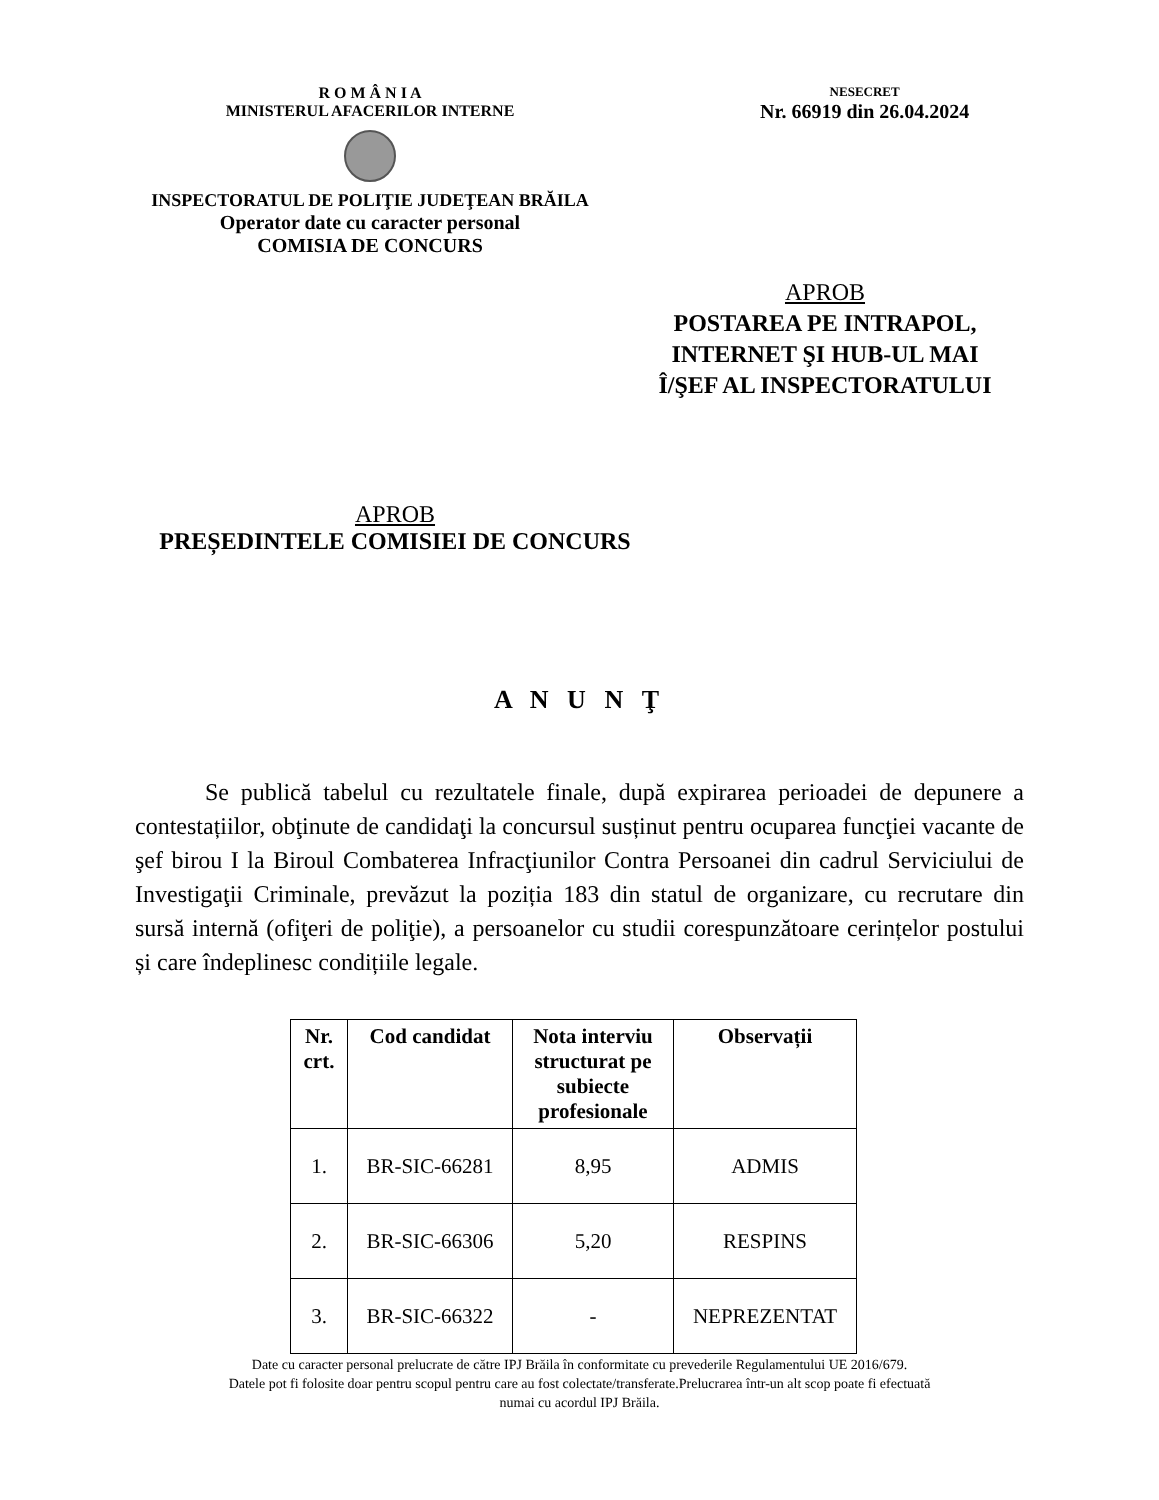R O M Â N I A
MINISTERUL AFACERILOR INTERNE
INSPECTORATUL DE POLIŢIE JUDEŢEAN BRĂILA
Operator date cu caracter personal
COMISIA DE CONCURS
NESECRET
Nr. 66919 din 26.04.2024
APROB
POSTAREA PE INTRAPOL,
INTERNET ŞI HUB-UL MAI
Î/ŞEF AL INSPECTORATULUI
APROB
PREȘEDINTELE COMISIEI DE CONCURS
A N U N Ţ
Se publică tabelul cu rezultatele finale, după expirarea perioadei de depunere a contestațiilor, obţinute de candidaţi la concursul susținut pentru ocuparea funcţiei vacante de şef birou I la Biroul Combaterea Infracţiunilor Contra Persoanei din cadrul Serviciului de Investigaţii Criminale, prevăzut la poziția 183 din statul de organizare, cu recrutare din sursă internă (ofiţeri de poliţie), a persoanelor cu studii corespunzătoare cerințelor postului și care îndeplinesc condițiile legale.
| Nr. crt. | Cod candidat | Nota interviu structurat pe subiecte profesionale | Observații |
| --- | --- | --- | --- |
| 1. | BR-SIC-66281 | 8,95 | ADMIS |
| 2. | BR-SIC-66306 | 5,20 | RESPINS |
| 3. | BR-SIC-66322 | - | NEPREZENTAT |
Date cu caracter personal prelucrate de către IPJ Brăila în conformitate cu prevederile Regulamentului UE 2016/679.
Datele pot fi folosite doar pentru scopul pentru care au fost colectate/transferate.Prelucrarea într-un alt scop poate fi efectuată
numai cu acordul IPJ Brăila.